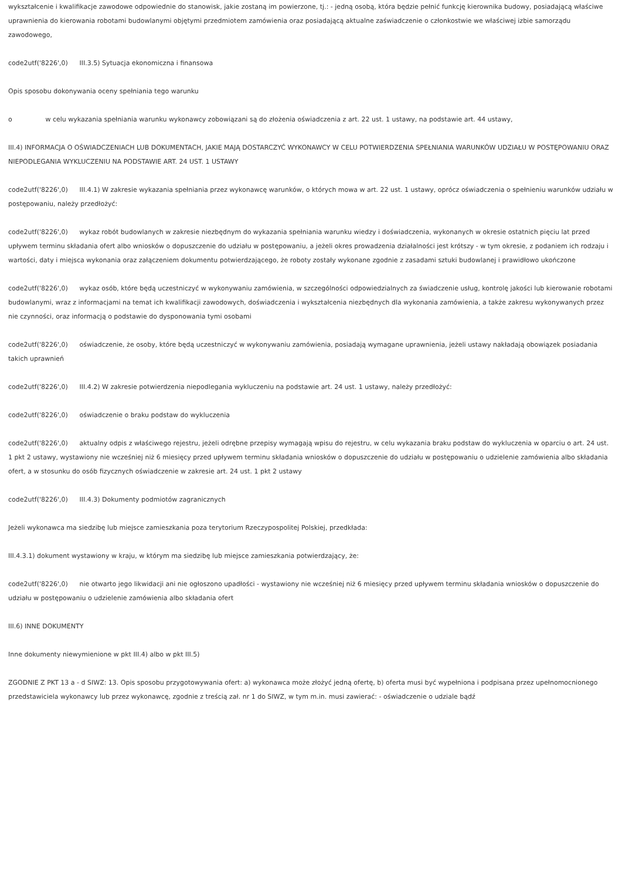wykształcenie i kwalifikacje zawodowe odpowiednie do stanowisk, jakie zostaną im powierzone, tj.: - jedną osobą, która będzie pełnić funkcję kierownika budowy, posiadającą właściwe uprawnienia do kierowania robotami budowlanymi objętymi przedmiotem zamówienia oraz posiadającą aktualne zaświadczenie o członkostwie we właściwej izbie samorządu zawodowego,
code2utf('8226',0) III.3.5) Sytuacja ekonomiczna i finansowa
Opis sposobu dokonywania oceny spełniania tego warunku
o w celu wykazania spełniania warunku wykonawcy zobowiązani są do złożenia oświadczenia z art. 22 ust. 1 ustawy, na podstawie art. 44 ustawy,
III.4) INFORMACJA O OŚWIADCZENIACH LUB DOKUMENTACH, JAKIE MAJĄ DOSTARCZYĆ WYKONAWCY W CELU POTWIERDZENIA SPEŁNIANIA WARUNKÓW UDZIAŁU W POSTĘPOWANIU ORAZ NIEPODLEGANIA WYKLUCZENIU NA PODSTAWIE ART. 24 UST. 1 USTAWY
code2utf('8226',0) III.4.1) W zakresie wykazania spełniania przez wykonawcę warunków, o których mowa w art. 22 ust. 1 ustawy, oprócz oświadczenia o spełnieniu warunków udziału w postępowaniu, należy przedłożyć:
code2utf('8226',0) wykaz robót budowlanych w zakresie niezbędnym do wykazania spełniania warunku wiedzy i doświadczenia, wykonanych w okresie ostatnich pięciu lat przed upływem terminu składania ofert albo wniosków o dopuszczenie do udziału w postępowaniu, a jeżeli okres prowadzenia działalności jest krótszy - w tym okresie, z podaniem ich rodzaju i wartości, daty i miejsca wykonania oraz załączeniem dokumentu potwierdzającego, że roboty zostały wykonane zgodnie z zasadami sztuki budowlanej i prawidłowo ukończone
code2utf('8226',0) wykaz osób, które będą uczestniczyć w wykonywaniu zamówienia, w szczególności odpowiedzialnych za świadczenie usług, kontrolę jakości lub kierowanie robotami budowlanymi, wraz z informacjami na temat ich kwalifikacji zawodowych, doświadczenia i wykształcenia niezbędnych dla wykonania zamówienia, a także zakresu wykonywanych przez nie czynności, oraz informacją o podstawie do dysponowania tymi osobami
code2utf('8226',0) oświadczenie, że osoby, które będą uczestniczyć w wykonywaniu zamówienia, posiadają wymagane uprawnienia, jeżeli ustawy nakładają obowiązek posiadania takich uprawnień
code2utf('8226',0) III.4.2) W zakresie potwierdzenia niepodlegania wykluczeniu na podstawie art. 24 ust. 1 ustawy, należy przedłożyć:
code2utf('8226',0) oświadczenie o braku podstaw do wykluczenia
code2utf('8226',0) aktualny odpis z właściwego rejestru, jeżeli odrębne przepisy wymagają wpisu do rejestru, w celu wykazania braku podstaw do wykluczenia w oparciu o art. 24 ust. 1 pkt 2 ustawy, wystawiony nie wcześniej niż 6 miesięcy przed upływem terminu składania wniosków o dopuszczenie do udziału w postępowaniu o udzielenie zamówienia albo składania ofert, a w stosunku do osób fizycznych oświadczenie w zakresie art. 24 ust. 1 pkt 2 ustawy
code2utf('8226',0) III.4.3) Dokumenty podmiotów zagranicznych
Jeżeli wykonawca ma siedzibę lub miejsce zamieszkania poza terytorium Rzeczypospolitej Polskiej, przedkłada:
III.4.3.1) dokument wystawiony w kraju, w którym ma siedzibę lub miejsce zamieszkania potwierdzający, że:
code2utf('8226',0) nie otwarto jego likwidacji ani nie ogłoszono upadłości - wystawiony nie wcześniej niż 6 miesięcy przed upływem terminu składania wniosków o dopuszczenie do udziału w postępowaniu o udzielenie zamówienia albo składania ofert
III.6) INNE DOKUMENTY
Inne dokumenty niewymienione w pkt III.4) albo w pkt III.5)
ZGODNIE Z PKT 13 a - d SIWZ: 13. Opis sposobu przygotowywania ofert: a) wykonawca może złożyć jedną ofertę, b) oferta musi być wypełniona i podpisana przez upełnomocnionego przedstawiciela wykonawcy lub przez wykonawcę, zgodnie z treścią zał. nr 1 do SIWZ, w tym m.in. musi zawierać: - oświadczenie o udziale bądź